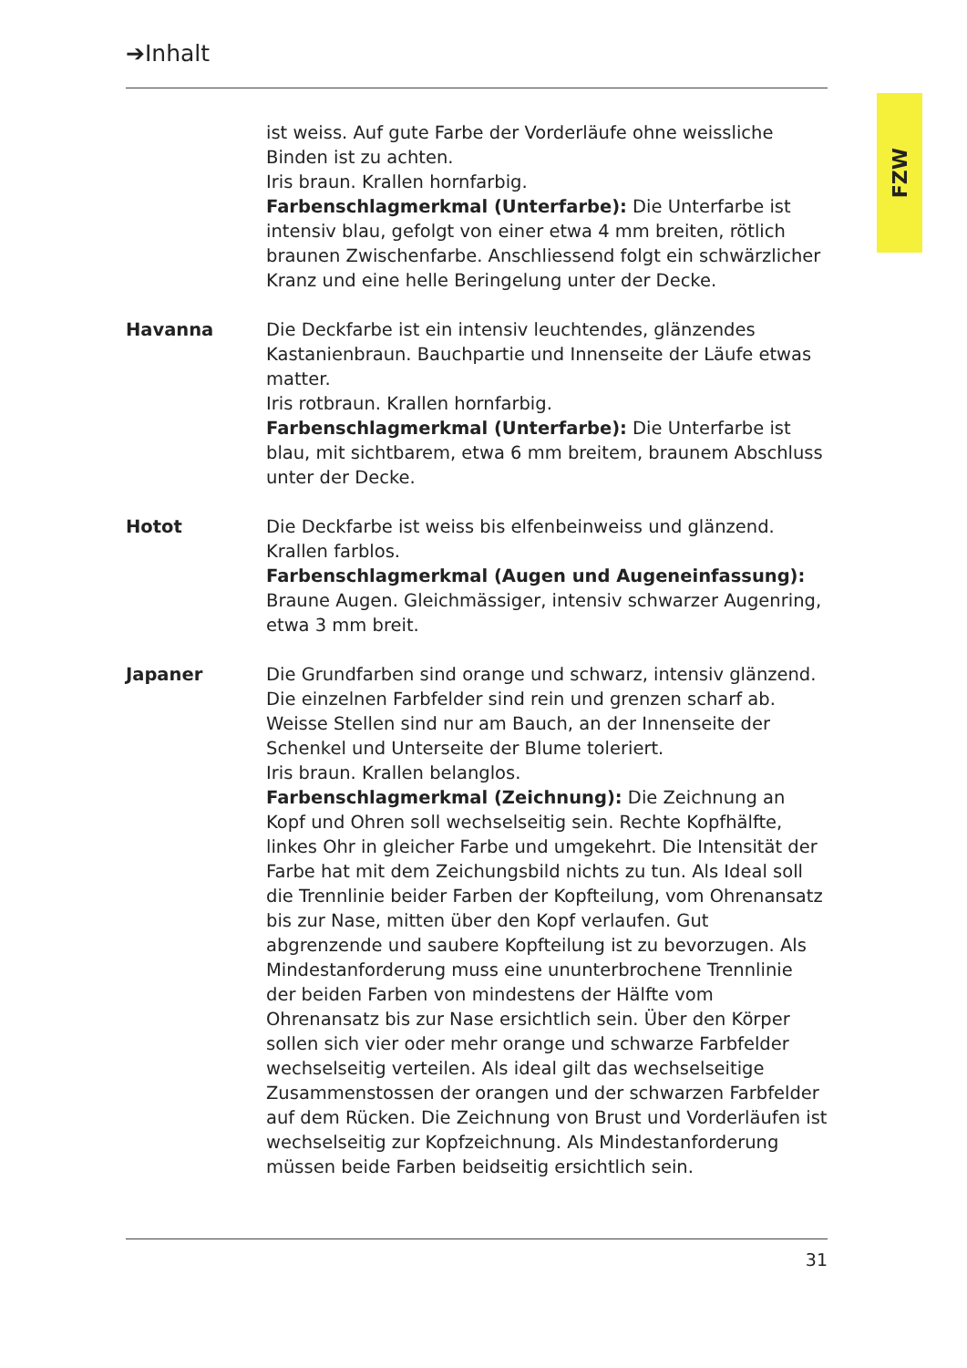➔Inhalt
FZW
ist weiss. Auf gute Farbe der Vorderläufe ohne weissliche Binden ist zu achten.
Iris braun. Krallen hornfarbig.
Farbenschlagmerkmal (Unterfarbe): Die Unterfarbe ist intensiv blau, gefolgt von einer etwa 4 mm breiten, rötlich braunen Zwischenfarbe. Anschliessend folgt ein schwärzlicher Kranz und eine helle Beringelung unter der Decke.
Havanna Die Deckfarbe ist ein intensiv leuchtendes, glänzendes Kastanienbraun. Bauchpartie und Innenseite der Läufe etwas matter.
Iris rotbraun. Krallen hornfarbig.
Farbenschlagmerkmal (Unterfarbe): Die Unterfarbe ist blau, mit sichtbarem, etwa 6 mm breitem, braunem Abschluss unter der Decke.
Hotot Die Deckfarbe ist weiss bis elfenbeinweiss und glänzend. Krallen farblos.
Farbenschlagmerkmal (Augen und Augeneinfassung): Braune Augen. Gleichmässiger, intensiv schwarzer Augenring, etwa 3 mm breit.
Japaner Die Grundfarben sind orange und schwarz, intensiv glänzend. Die einzelnen Farbfelder sind rein und grenzen scharf ab. Weisse Stellen sind nur am Bauch, an der Innenseite der Schenkel und Unterseite der Blume toleriert.
Iris braun. Krallen belanglos.
Farbenschlagmerkmal (Zeichnung): Die Zeichnung an Kopf und Ohren soll wechselseitig sein. Rechte Kopfhälfte, linkes Ohr in gleicher Farbe und umgekehrt. Die Intensität der Farbe hat mit dem Zeichungsbild nichts zu tun. Als Ideal soll die Trennlinie beider Farben der Kopfteilung, vom Ohrenansatz bis zur Nase, mitten über den Kopf verlaufen. Gut abgrenzende und saubere Kopfteilung ist zu bevorzugen. Als Mindestanforderung muss eine ununterbrochene Trennlinie der beiden Farben von mindestens der Hälfte vom Ohrenansatz bis zur Nase ersichtlich sein. Über den Körper sollen sich vier oder mehr orange und schwarze Farbfelder wechselseitig verteilen. Als ideal gilt das wechselseitige Zusammenstossen der orangen und der schwarzen Farbfelder auf dem Rücken. Die Zeichnung von Brust und Vorderläufen ist wechselseitig zur Kopfzeichnung. Als Mindestanforderung müssen beide Farben beidseitig ersichtlich sein.
31